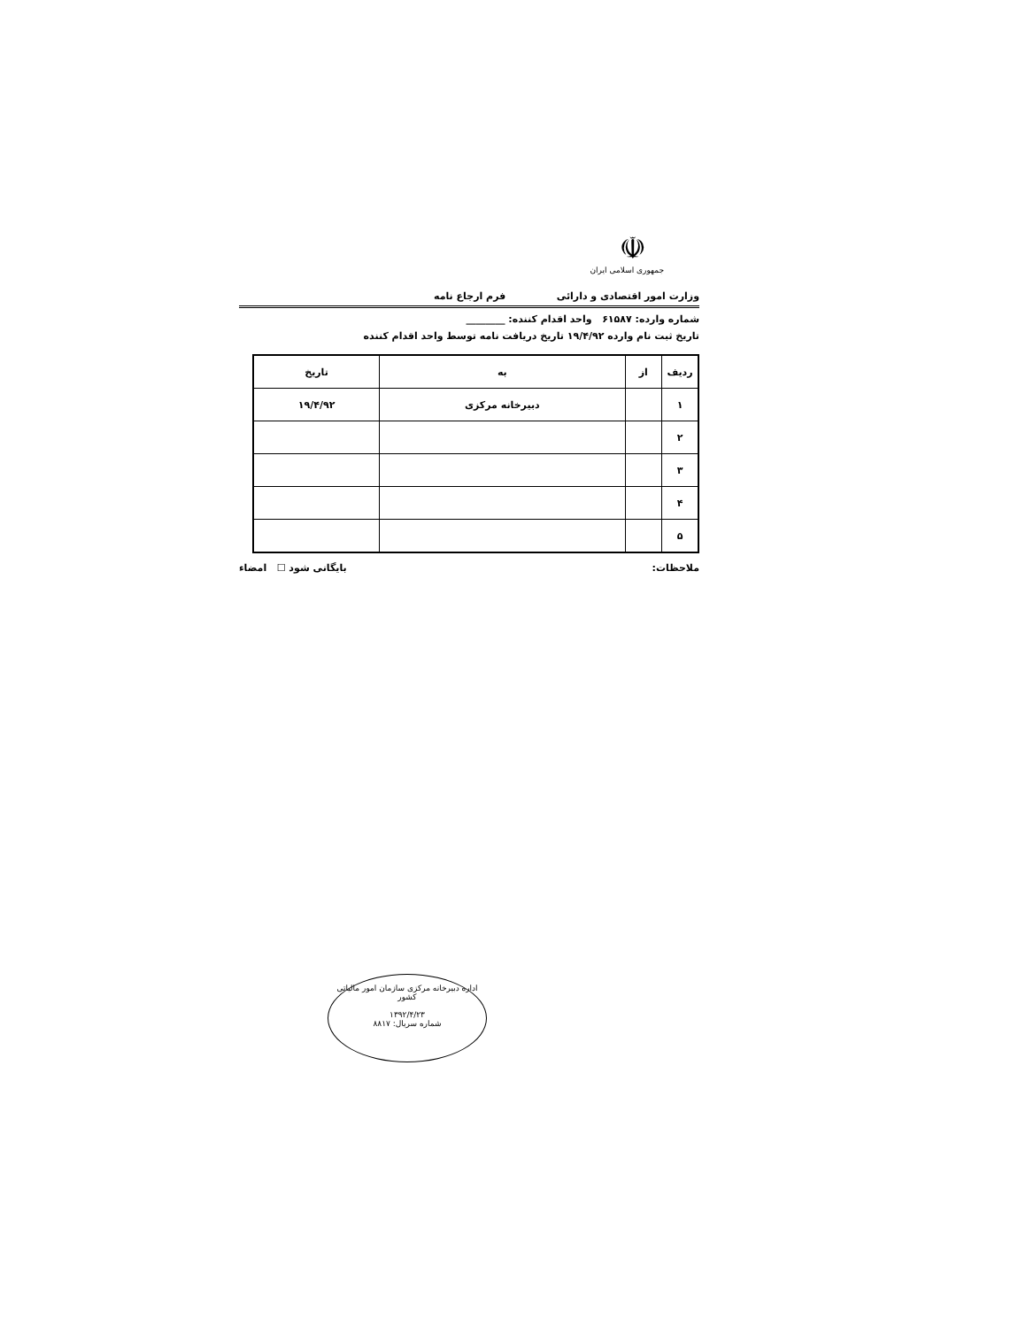☫
جمهوری اسلامی ایران
وزارت امور اقتصادی و دارائی فرم ارجاع نامه
شماره وارده: ۶۱۵۸۷ واحد اقدام کننده: ________
تاریخ ثبت نام وارده ۱۹/۴/۹۲ تاریخ دریافت نامه توسط واحد اقدام کننده
| ردیف | از | به | تاریخ |
| --- | --- | --- | --- |
| ۱ | | دبیرخانه مرکزی | ۱۹/۴/۹۲ |
| ۲ | | | |
| ۳ | | | |
| ۴ | | | |
| ۵ | | | |
ملاحظات: بایگانی شود ☐ امضاء
اداره دبیرخانه مرکزی سازمان امور مالیاتی کشور
۱۳۹۲/۴/۲۳
شماره سریال: ۸۸۱۷